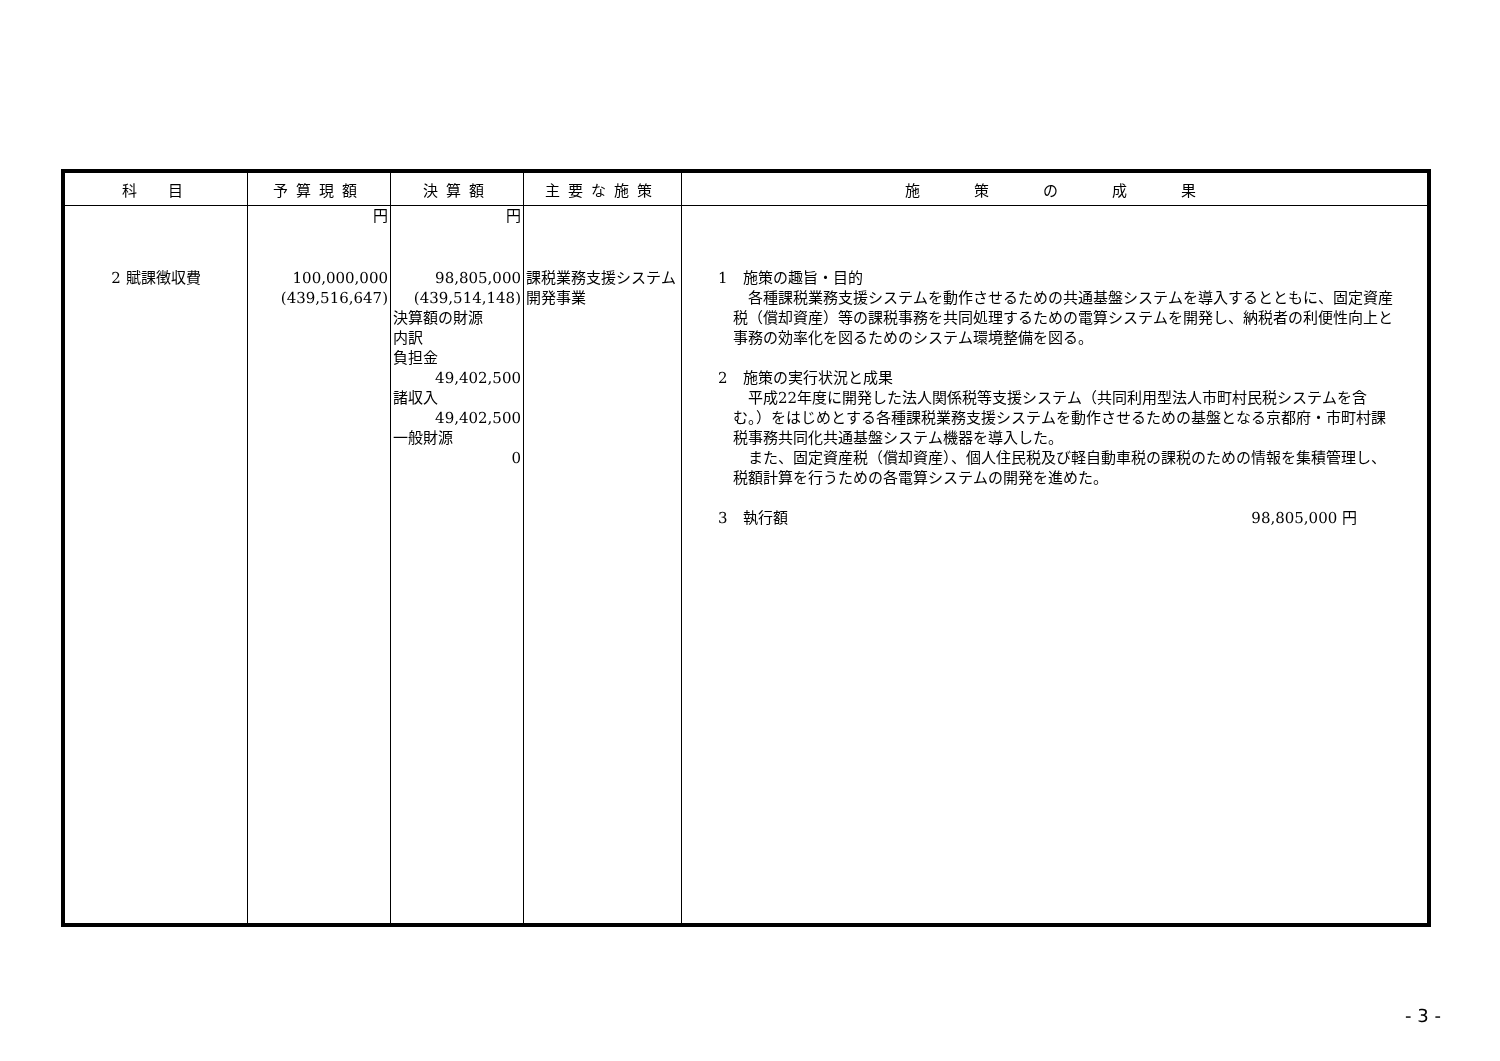| 科 目 | 予算現額 | 決算額 | 主要な施策 | 施 策 の 成 果 |
| --- | --- | --- | --- | --- |
| 2 賦課徴収費 | 円 100,000,000 (439,516,647) | 円 98,805,000 (439,514,148) 決算額の財源 内訳 負担金 49,402,500 諸収入 49,402,500 一般財源 0 | 課税業務支援システム開発事業 | 1 施策の趣旨・目的 各種課税業務支援システムを動作させるための共通基盤システムを導入するとともに、固定資産税（償却資産）等の課税事務を共同処理するための電算システムを開発し、納税者の利便性向上と事務の効率化を図るためのシステム環境整備を図る。 2 施策の実行状況と成果 平成22年度に開発した法人関係税等支援システム（共同利用型法人市町村民税システムを含む。）をはじめとする各種課税業務支援システムを動作させるための基盤となる京都府・市町村課税事務共同化共通基盤システム機器を導入した。 また、固定資産税（償却資産）、個人住民税及び軽自動車税の課税のための情報を集積管理し、税額計算を行うための各電算システムの開発を進めた。 3 執行額 98,805,000 円 |
- 3 -